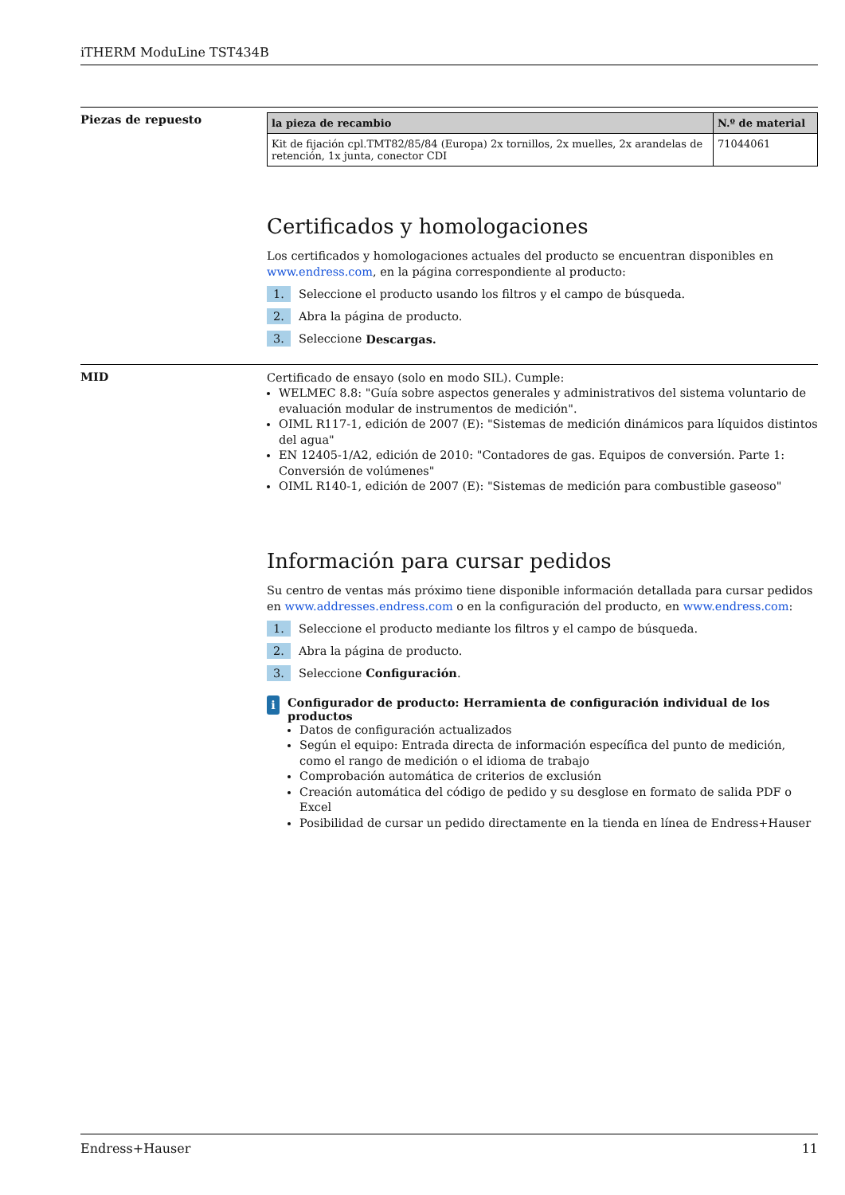iTHERM ModuLine TST434B
Piezas de repuesto
| la pieza de recambio | N.º de material |
| --- | --- |
| Kit de fijación cpl.TMT82/85/84 (Europa) 2x tornillos, 2x muelles, 2x arandelas de retención, 1x junta, conector CDI | 71044061 |
Certificados y homologaciones
Los certificados y homologaciones actuales del producto se encuentran disponibles en www.endress.com, en la página correspondiente al producto:
1. Seleccione el producto usando los filtros y el campo de búsqueda.
2. Abra la página de producto.
3. Seleccione Descargas.
MID
Certificado de ensayo (solo en modo SIL). Cumple:
WELMEC 8.8: "Guía sobre aspectos generales y administrativos del sistema voluntario de evaluación modular de instrumentos de medición".
OIML R117-1, edición de 2007 (E): "Sistemas de medición dinámicos para líquidos distintos del agua"
EN 12405-1/A2, edición de 2010: "Contadores de gas. Equipos de conversión. Parte 1: Conversión de volúmenes"
OIML R140-1, edición de 2007 (E): "Sistemas de medición para combustible gaseoso"
Información para cursar pedidos
Su centro de ventas más próximo tiene disponible información detallada para cursar pedidos en www.addresses.endress.com o en la configuración del producto, en www.endress.com:
1. Seleccione el producto mediante los filtros y el campo de búsqueda.
2. Abra la página de producto.
3. Seleccione Configuración.
i
Configurador de producto: Herramienta de configuración individual de los productos
Datos de configuración actualizados
Según el equipo: Entrada directa de información específica del punto de medición, como el rango de medición o el idioma de trabajo
Comprobación automática de criterios de exclusión
Creación automática del código de pedido y su desglose en formato de salida PDF o Excel
Posibilidad de cursar un pedido directamente en la tienda en línea de Endress+Hauser
Endress+Hauser 11